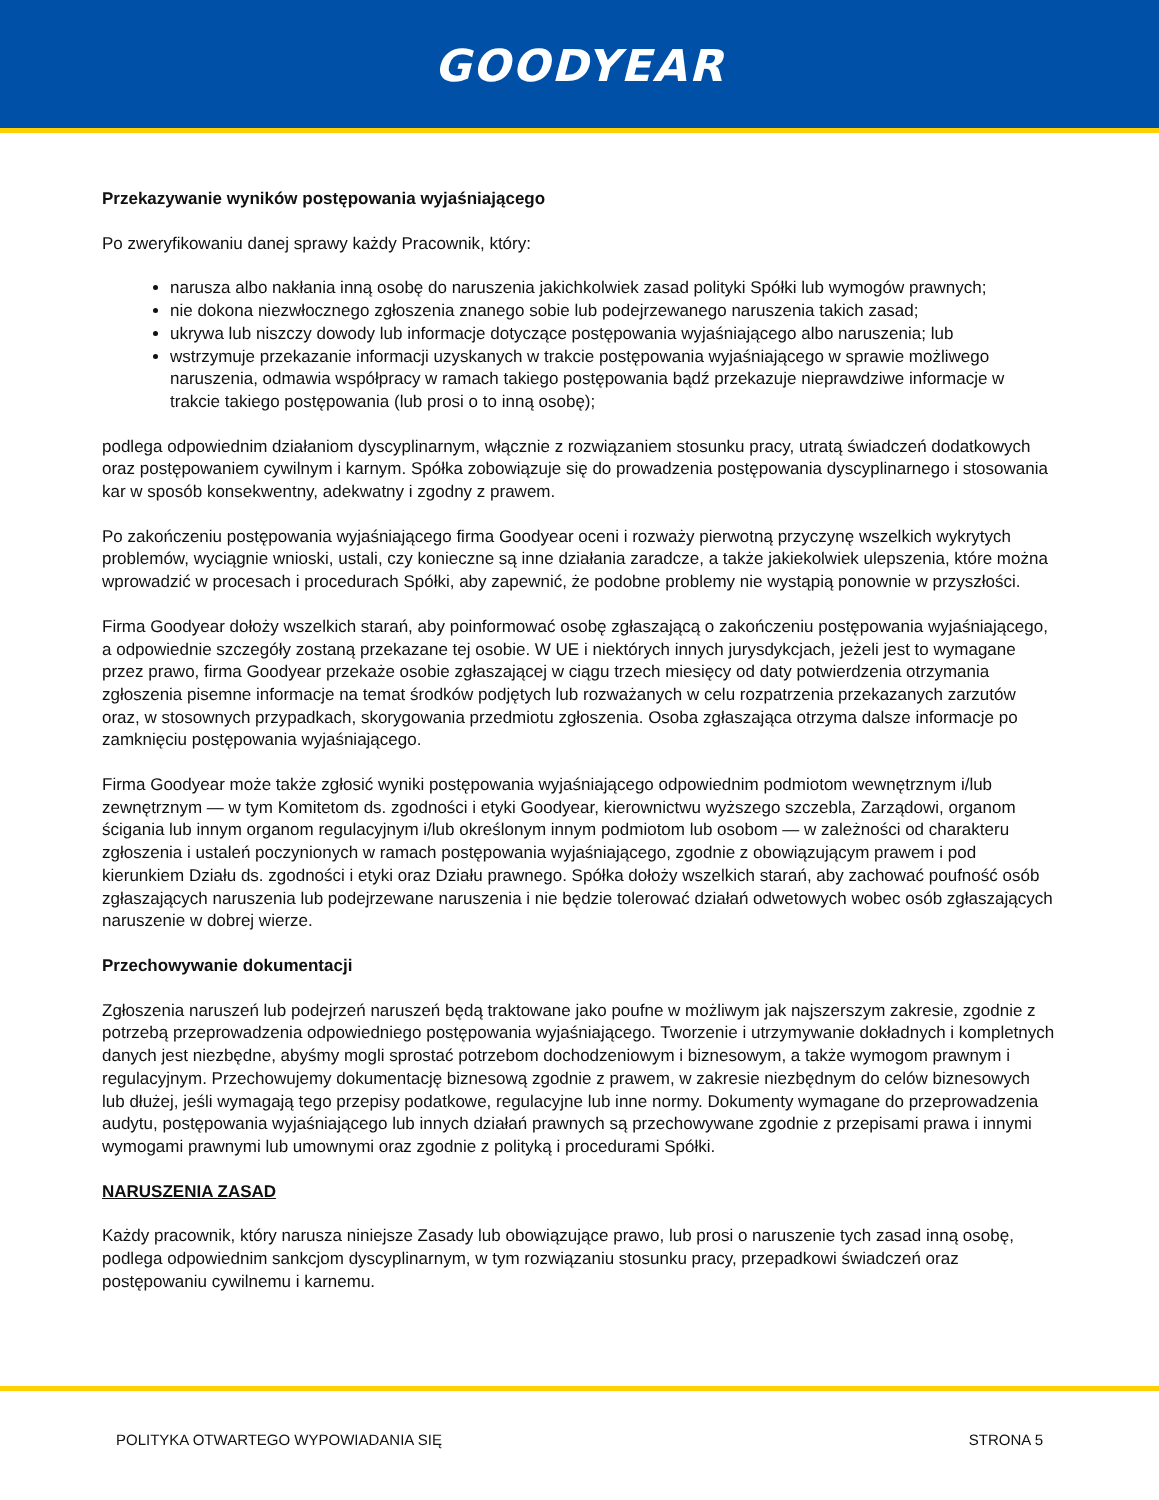GOODYEAR
Przekazywanie wyników postępowania wyjaśniającego
Po zweryfikowaniu danej sprawy każdy Pracownik, który:
narusza albo nakłania inną osobę do naruszenia jakichkolwiek zasad polityki Spółki lub wymogów prawnych;
nie dokona niezwłocznego zgłoszenia znanego sobie lub podejrzewanego naruszenia takich zasad;
ukrywa lub niszczy dowody lub informacje dotyczące postępowania wyjaśniającego albo naruszenia; lub
wstrzymuje przekazanie informacji uzyskanych w trakcie postępowania wyjaśniającego w sprawie możliwego naruszenia, odmawia współpracy w ramach takiego postępowania bądź przekazuje nieprawdziwe informacje w trakcie takiego postępowania (lub prosi o to inną osobę);
podlega odpowiednim działaniom dyscyplinarnym, włącznie z rozwiązaniem stosunku pracy, utratą świadczeń dodatkowych oraz postępowaniem cywilnym i karnym. Spółka zobowiązuje się do prowadzenia postępowania dyscyplinarnego i stosowania kar w sposób konsekwentny, adekwatny i zgodny z prawem.
Po zakończeniu postępowania wyjaśniającego firma Goodyear oceni i rozważy pierwotną przyczynę wszelkich wykrytych problemów, wyciągnie wnioski, ustali, czy konieczne są inne działania zaradcze, a także jakiekolwiek ulepszenia, które można wprowadzić w procesach i procedurach Spółki, aby zapewnić, że podobne problemy nie wystąpią ponownie w przyszłości.
Firma Goodyear dołoży wszelkich starań, aby poinformować osobę zgłaszającą o zakończeniu postępowania wyjaśniającego, a odpowiednie szczegóły zostaną przekazane tej osobie. W UE i niektórych innych jurysdykcjach, jeżeli jest to wymagane przez prawo, firma Goodyear przekaże osobie zgłaszającej w ciągu trzech miesięcy od daty potwierdzenia otrzymania zgłoszenia pisemne informacje na temat środków podjętych lub rozważanych w celu rozpatrzenia przekazanych zarzutów oraz, w stosownych przypadkach, skorygowania przedmiotu zgłoszenia. Osoba zgłaszająca otrzyma dalsze informacje po zamknięciu postępowania wyjaśniającego.
Firma Goodyear może także zgłosić wyniki postępowania wyjaśniającego odpowiednim podmiotom wewnętrznym i/lub zewnętrznym — w tym Komitetom ds. zgodności i etyki Goodyear, kierownictwu wyższego szczebla, Zarządowi, organom ścigania lub innym organom regulacyjnym i/lub określonym innym podmiotom lub osobom — w zależności od charakteru zgłoszenia i ustaleń poczynionych w ramach postępowania wyjaśniającego, zgodnie z obowiązującym prawem i pod kierunkiem Działu ds. zgodności i etyki oraz Działu prawnego. Spółka dołoży wszelkich starań, aby zachować poufność osób zgłaszających naruszenia lub podejrzewane naruszenia i nie będzie tolerować działań odwetowych wobec osób zgłaszających naruszenie w dobrej wierze.
Przechowywanie dokumentacji
Zgłoszenia naruszeń lub podejrzeń naruszeń będą traktowane jako poufne w możliwym jak najszerszym zakresie, zgodnie z potrzebą przeprowadzenia odpowiedniego postępowania wyjaśniającego. Tworzenie i utrzymywanie dokładnych i kompletnych danych jest niezbędne, abyśmy mogli sprostać potrzebom dochodzeniowym i biznesowym, a także wymogom prawnym i regulacyjnym. Przechowujemy dokumentację biznesową zgodnie z prawem, w zakresie niezbędnym do celów biznesowych lub dłużej, jeśli wymagają tego przepisy podatkowe, regulacyjne lub inne normy. Dokumenty wymagane do przeprowadzenia audytu, postępowania wyjaśniającego lub innych działań prawnych są przechowywane zgodnie z przepisami prawa i innymi wymogami prawnymi lub umownymi oraz zgodnie z polityką i procedurami Spółki.
NARUSZENIA ZASAD
Każdy pracownik, który narusza niniejsze Zasady lub obowiązujące prawo, lub prosi o naruszenie tych zasad inną osobę, podlega odpowiednim sankcjom dyscyplinarnym, w tym rozwiązaniu stosunku pracy, przepadkowi świadczeń oraz postępowaniu cywilnemu i karnemu.
POLITYKA OTWARTEGO WYPOWIADANIA SIĘ STRONA 5